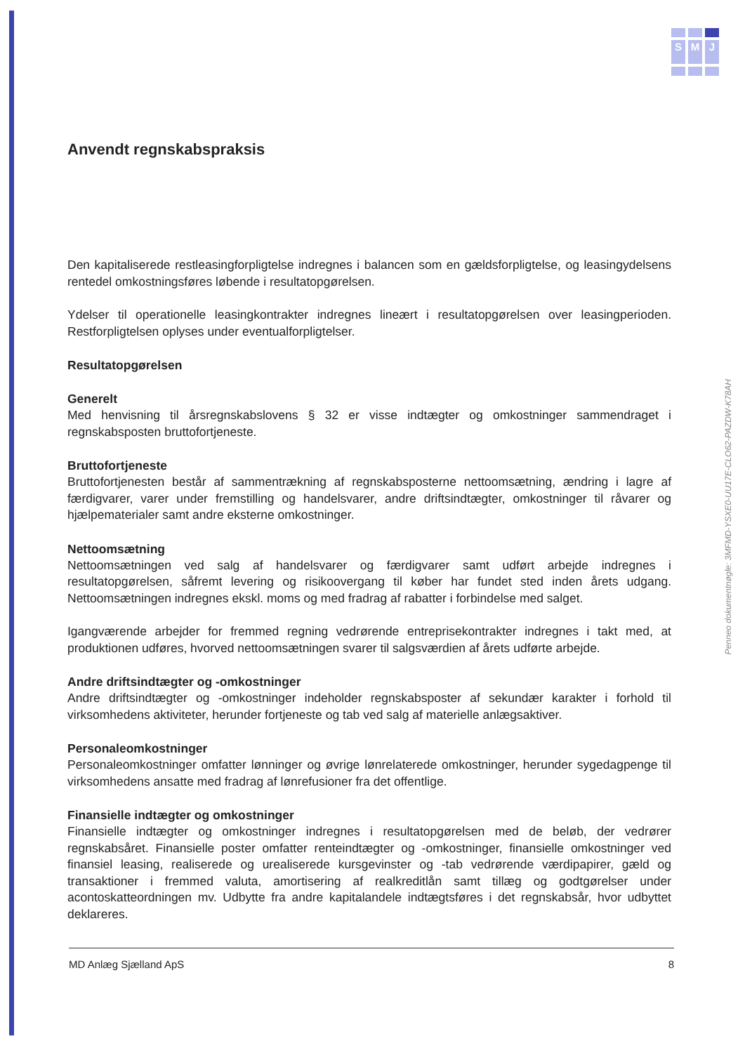S
M
J
Penneo dokumentnøgle: 3MFMD-YSXE0-UU17E-CLO62-PAZDW-K78AH
Anvendt regnskabspraksis
Den kapitaliserede restleasingforpligtelse indregnes i balancen som en gældsforpligtelse, og leasingydelsens rentedel omkostningsføres løbende i resultatopgørelsen.
Ydelser til operationelle leasingkontrakter indregnes lineært i resultatopgørelsen over leasingperioden. Restforpligtelsen oplyses under eventualforpligtelser.
Resultatopgørelsen
Generelt
Med henvisning til årsregnskabslovens § 32 er visse indtægter og omkostninger sammendraget i regnskabsposten bruttofortjeneste.
Bruttofortjeneste
Bruttofortjenesten består af sammentrækning af regnskabsposterne nettoomsætning, ændring i lagre af færdigvarer, varer under fremstilling og handelsvarer, andre driftsindtægter, omkostninger til råvarer og hjælpematerialer samt andre eksterne omkostninger.
Nettoomsætning
Nettoomsætningen ved salg af handelsvarer og færdigvarer samt udført arbejde indregnes i resultatopgørelsen, såfremt levering og risikoovergang til køber har fundet sted inden årets udgang. Nettoomsætningen indregnes ekskl. moms og med fradrag af rabatter i forbindelse med salget.
Igangværende arbejder for fremmed regning vedrørende entreprisekontrakter indregnes i takt med, at produktionen udføres, hvorved nettoomsætningen svarer til salgsværdien af årets udførte arbejde.
Andre driftsindtægter og -omkostninger
Andre driftsindtægter og -omkostninger indeholder regnskabsposter af sekundær karakter i forhold til virksomhedens aktiviteter, herunder fortjeneste og tab ved salg af materielle anlægsaktiver.
Personaleomkostninger
Personaleomkostninger omfatter lønninger og øvrige lønrelaterede omkostninger, herunder sygedagpenge til virksomhedens ansatte med fradrag af lønrefusioner fra det offentlige.
Finansielle indtægter og omkostninger
Finansielle indtægter og omkostninger indregnes i resultatopgørelsen med de beløb, der vedrører regnskabsåret. Finansielle poster omfatter renteindtægter og -omkostninger, finansielle omkostninger ved finansiel leasing, realiserede og urealiserede kursgevinster og -tab vedrørende værdipapirer, gæld og transaktioner i fremmed valuta, amortisering af realkreditlån samt tillæg og godtgørelser under acontoskatteordningen mv. Udbytte fra andre kapitalandele indtægtsføres i det regnskabsår, hvor udbyttet deklareres.
MD Anlæg Sjælland ApS 8